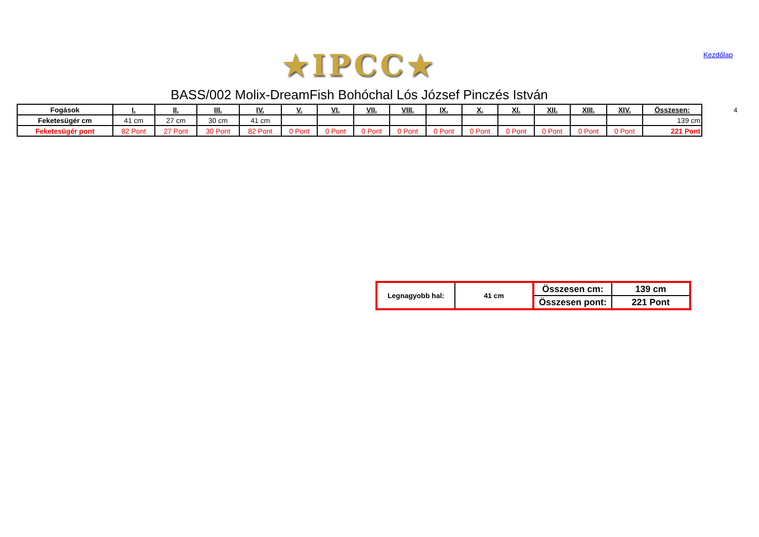★IPCC★ Kezdőlap
BASS/002 Molix-DreamFish Bohóchal Lós József Pinczés István
4
| Fogások | I. | II. | III. | IV. | V. | VI. | VII. | VIII. | IX. | X. | XI. | XII. | XIII. | XIV. | Összesen: |
| --- | --- | --- | --- | --- | --- | --- | --- | --- | --- | --- | --- | --- | --- | --- | --- |
| Feketesügér cm | 41 cm | 27 cm | 30 cm | 41 cm | | | | | | | | | | | 139 cm |
| Feketesügér pont | 82 Pont | 27 Pont | 30 Pont | 82 Pont | 0 Pont | 0 Pont | 0 Pont | 0 Pont | 0 Pont | 0 Pont | 0 Pont | 0 Pont | 0 Pont | 0 Pont | 221 Pont |
| Legnagyobb hal: | 41 cm | Összesen cm: | 139 cm |
| | | Összesen pont: | 221 Pont |